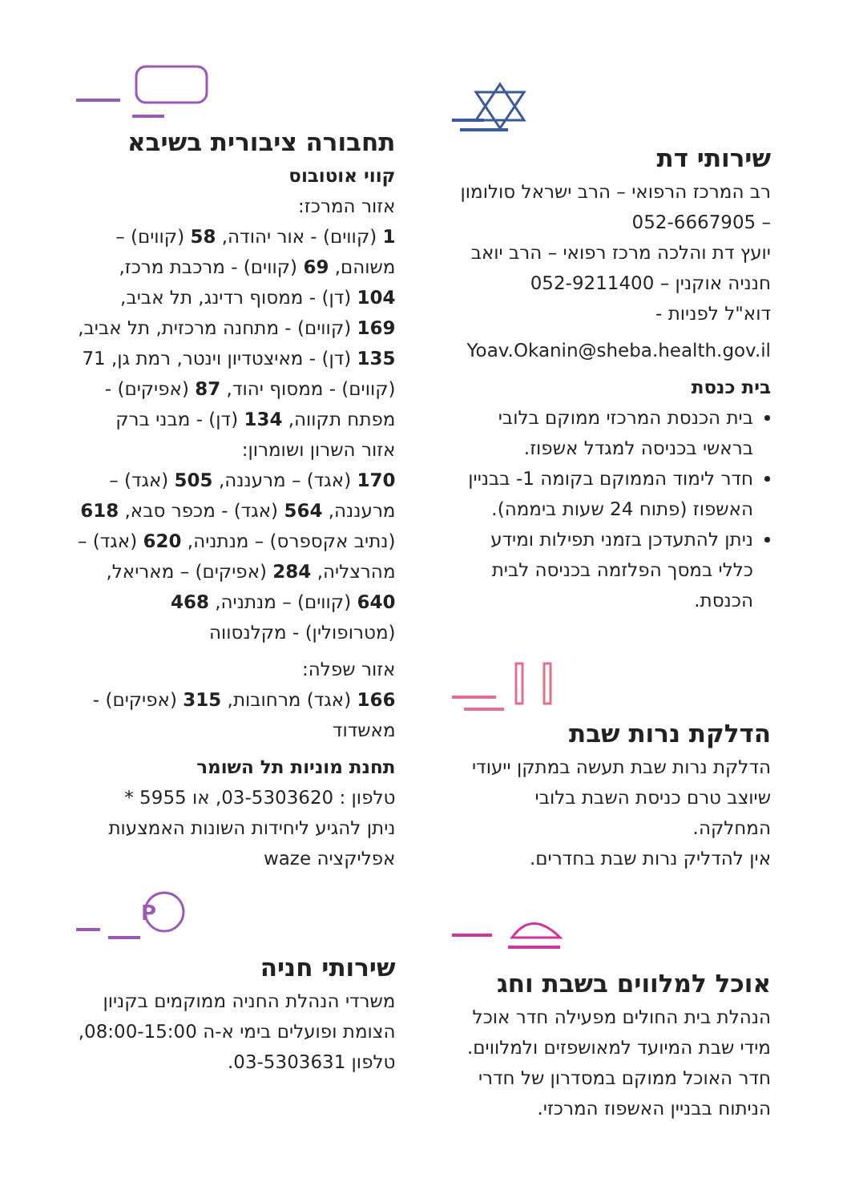שירותי דת
רב המרכז הרפואי – הרב ישראל סולומון – 052-6667905
יועץ דת והלכה מרכז רפואי – הרב יואב חנניה אוקנין – 052-9211400
דוא"ל לפניות -
Yoav.Okanin@sheba.health.gov.il
בית כנסת
בית הכנסת המרכזי ממוקם בלובי בראשי בכניסה למגדל אשפוז.
חדר לימוד הממוקם בקומה 1- בבניין האשפוז (פתוח 24 שעות ביממה).
ניתן להתעדכן בזמני תפילות ומידע כללי במסך הפלזמה בכניסה לבית הכנסת.
הדלקת נרות שבת
הדלקת נרות שבת תעשה במתקן ייעודי שיוצב טרם כניסת השבת בלובי המחלקה.
אין להדליק נרות שבת בחדרים.
אוכל למלווים בשבת וחג
הנהלת בית החולים מפעילה חדר אוכל מידי שבת המיועד למאושפזים ולמלווים.
חדר האוכל ממוקם במסדרון של חדרי הניתוח בבניין האשפוז המרכזי.
תחבורה ציבורית בשיבא
קווי אוטובוס
אזור המרכז:
1 (קווים) - אור יהודה, 58 (קווים) – משוהם, 69 (קווים) - מרכבת מרכז, 104 (דן) - ממסוף רדינג, תל אביב, 169 (קווים) - מתחנה מרכזית, תל אביב, 135 (דן) - מאיצטדיון וינטר, רמת גן, 71 (קווים) - ממסוף יהוד, 87 (אפיקים) - מפתח תקווה, 134 (דן) - מבני ברק
אזור השרון ושומרון:
170 (אגד) – מרעננה, 505 (אגד) – מרעננה, 564 (אגד) - מכפר סבא, 618 (נתיב אקספרס) – מנתניה, 620 (אגד) – מהרצליה, 284 (אפיקים) – מאריאל, 640 (קווים) – מנתניה, 468 (מטרופולין) - מקלנסווה
אזור שפלה:
166 (אגד) מרחובות, 315 (אפיקים) - מאשדוד
תחנת מוניות תל השומר
טלפון : 03-5303620, או 5955 *
ניתן להגיע ליחידות השונות האמצעות אפליקציה waze
P
שירותי חניה
משרדי הנהלת החניה ממוקמים בקניון הצומת ופועלים בימי א-ה 08:00-15:00,
טלפון 03-5303631.